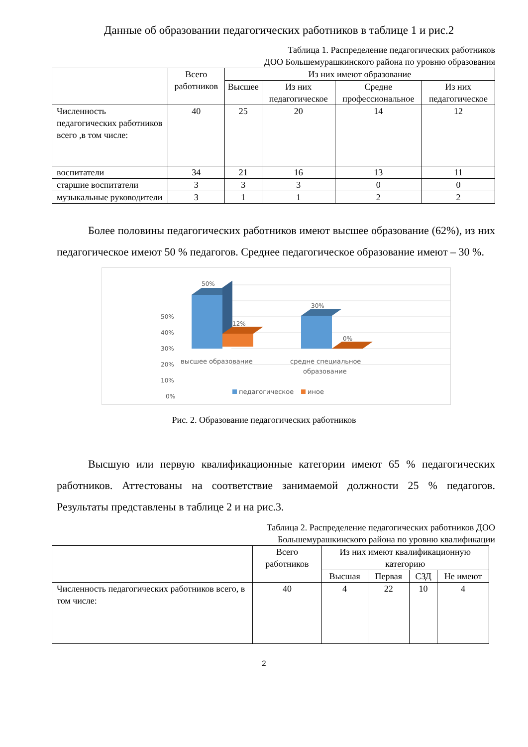Данные об образовании педагогических работников в таблице 1 и рис.2
Таблица 1. Распределение педагогических работников
ДОО Большемурашкинского района по уровню образования
| | Всего работников | Из них имеют образование | | | |
| --- | --- | --- | --- | --- | --- |
| | | Высшее | Из них педагогическое | Средне профессиональное | Из них педагогическое |
| Численность педагогических работников всего ,в том числе: | 40 | 25 | 20 | 14 | 12 |
| воспитатели | 34 | 21 | 16 | 13 | 11 |
| старшие воспитатели | 3 | 3 | 3 | 0 | 0 |
| музыкальные руководители | 3 | 1 | 1 | 2 | 2 |
Более половины педагогических работников имеют высшее образование (62%), из них педагогическое имеют 50 % педагогов. Среднее педагогическое образование имеют – 30 %.
50%
40%
30%
20%
10%
0%
50%
12%
30%
0%
высшее образование
средне специальное
образование
педагогическое
иное
Рис. 2. Образование педагогических работников
Высшую или первую квалификационные категории имеют 65 % педагогических работников. Аттестованы на соответствие занимаемой должности 25 % педагогов. Результаты представлены в таблице 2 и на рис.3.
Таблица 2. Распределение педагогических работников ДОО
Большемурашкинского района по уровню квалификации
| | Всего работников | Из них имеют квалификационную категорию | | | |
| --- | --- | --- | --- | --- | --- |
| | | Высшая | Первая | СЗД | Не имеют |
| Численность педагогических работников всего, в том числе: | 40 | 4 | 22 | 10 | 4 |
2